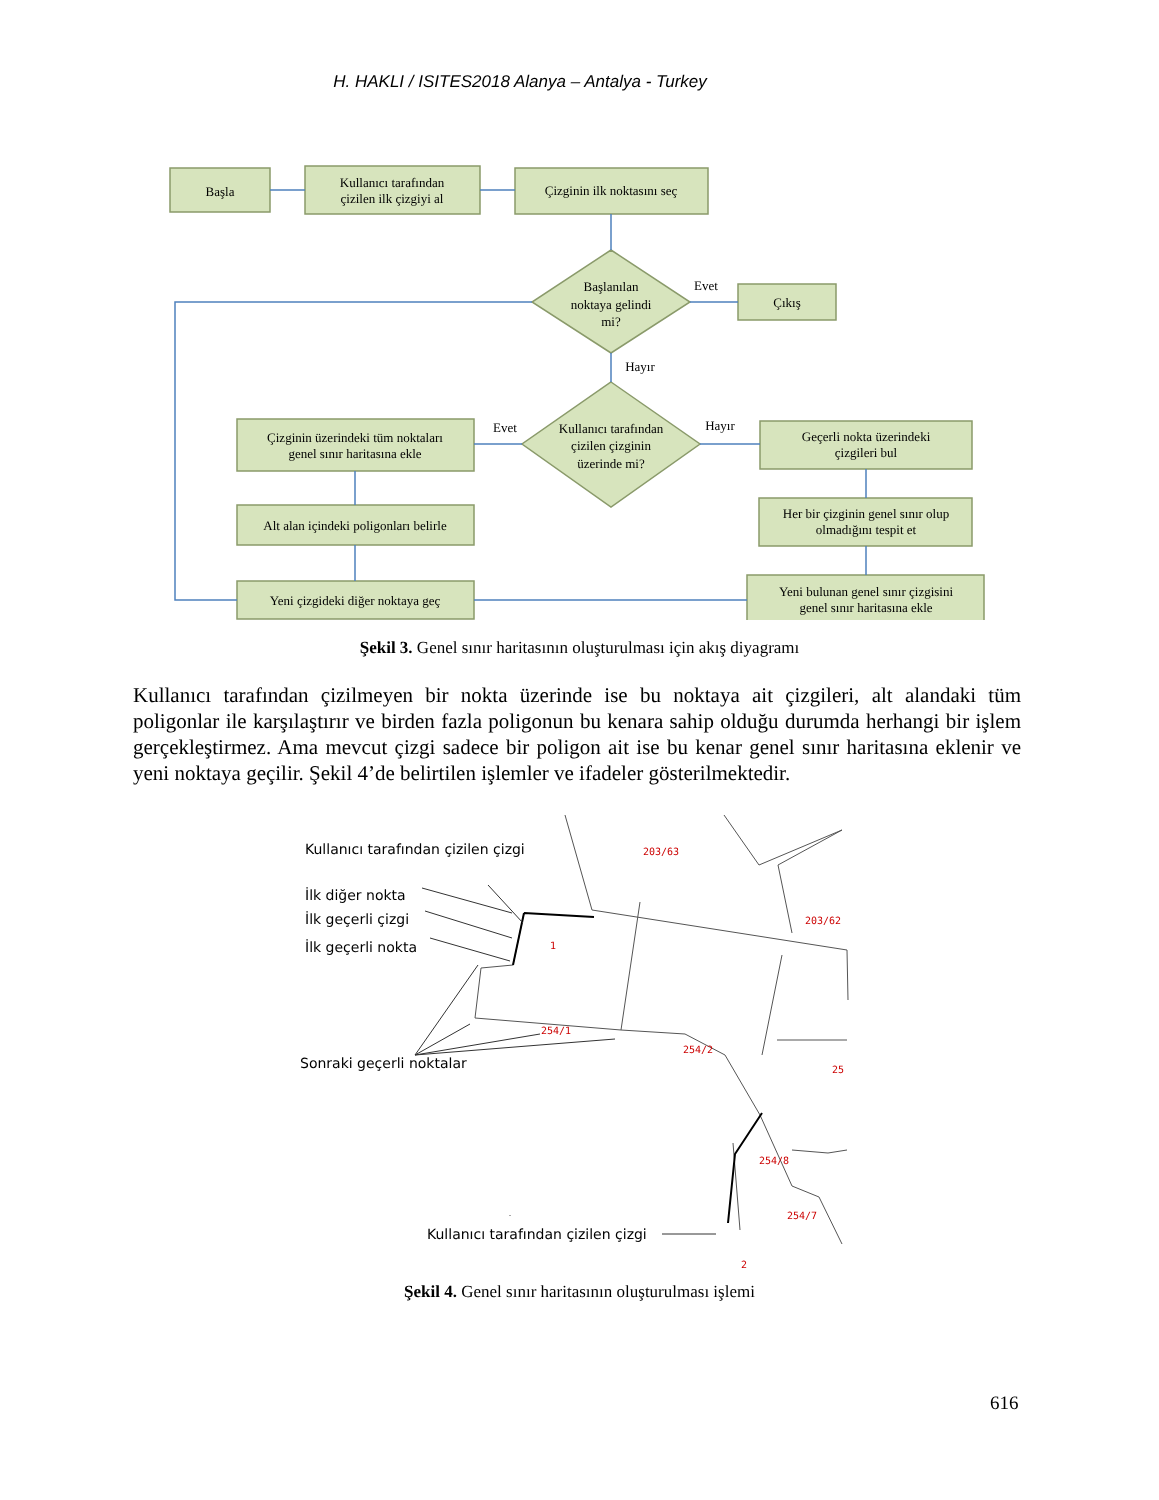H. HAKLI / ISITES2018 Alanya – Antalya - Turkey
Başla
Kullanıcı tarafından
çizilen ilk çizgiyi al
Çizginin ilk noktasını seç
Başlanılan
noktaya gelindi
mi?
Evet
Çıkış
Hayır
Kullanıcı tarafından
çizilen çizginin
üzerinde mi?
Evet
Hayır
Çizginin üzerindeki tüm noktaları
genel sınır haritasına ekle
Alt alan içindeki poligonları belirle
Yeni çizgideki diğer noktaya geç
Geçerli nokta üzerindeki
çizgileri bul
Her bir çizginin genel sınır olup
olmadığını tespit et
Yeni bulunan genel sınır çizgisini
genel sınır haritasına ekle
Şekil 3. Genel sınır haritasının oluşturulması için akış diyagramı
Kullanıcı tarafından çizilmeyen bir nokta üzerinde ise bu noktaya ait çizgileri, alt alandaki tüm poligonlar ile karşılaştırır ve birden fazla poligonun bu kenara sahip olduğu durumda herhangi bir işlem gerçekleştirmez. Ama mevcut çizgi sadece bir poligon ait ise bu kenar genel sınır haritasına eklenir ve yeni noktaya geçilir. Şekil 4’de belirtilen işlemler ve ifadeler gösterilmektedir.
203/63
203/62
1
254/1
254/2
25
254/8
254/7
2
Kullanıcı tarafından çizilen çizgi
İlk diğer nokta
İlk geçerli çizgi
İlk geçerli nokta
Sonraki geçerli noktalar
Kullanıcı tarafından çizilen çizgi
Şekil 4. Genel sınır haritasının oluşturulması işlemi
616